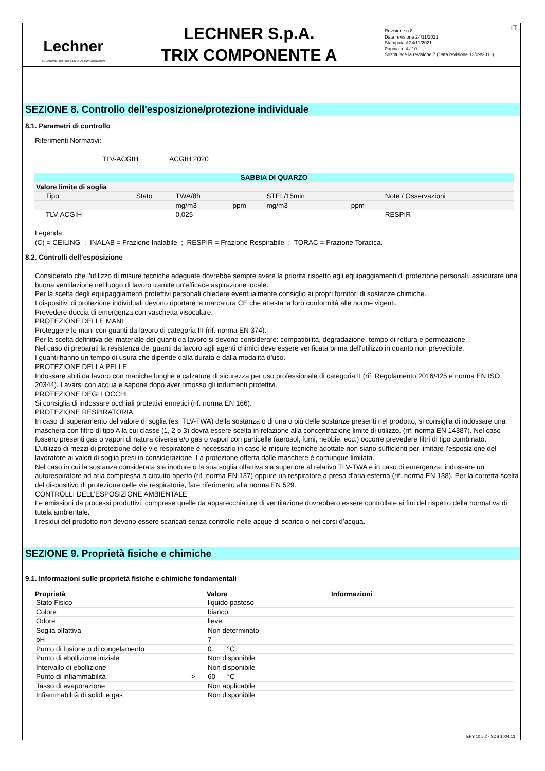Lechner
SOLUTIONS FOR PROFESSIONAL CONSTRUCTION
LECHNER S.p.A.
TRIX COMPONENTE A
IT Revisione n.8
Data revisione 24/11/2021
Stampata il 24/11/2021
Pagina n. 4 / 10
Sostituisce la revisione:7 (Data revisione 13/09/2018)
SEZIONE 8. Controllo dell'esposizione/protezione individuale
8.1. Parametri di controllo
Riferimenti Normativi:
TLV-ACGIH ACGIH 2020
| SABBIA DI QUARZO | | | | | | |
| --- | --- | --- | --- | --- | --- | --- |
| Valore limite di soglia | | | | | | |
| Tipo | Stato | TWA/8h | | STEL/15min | | Note / Osservazioni |
| | | mg/m3 | ppm | mg/m3 | ppm | |
| TLV-ACGIH | | 0,025 | | | | RESPIR |
Legenda:
(C) = CEILING ; INALAB = Frazione Inalabile ; RESPIR = Frazione Respirabile ; TORAC = Frazione Toracica.
8.2. Controlli dell’esposizione
Considerato che l'utilizzo di misure tecniche adeguate dovrebbe sempre avere la priorità rispetto agli equipaggiamenti di protezione personali, assicurare una buona ventilazione nel luogo di lavoro tramite un'efficace aspirazione locale.
Per la scelta degli equipaggiamenti protettivi personali chiedere eventualmente consiglio ai propri fornitori di sostanze chimiche.
I dispositivi di protezione individuali devono riportare la marcatura CE che attesta la loro conformità alle norme vigenti.
Prevedere doccia di emergenza con vaschetta visoculare.
PROTEZIONE DELLE MANI
Proteggere le mani con guanti da lavoro di categoria III (rif. norma EN 374).
Per la scelta definitiva del materiale dei guanti da lavoro si devono considerare: compatibilità, degradazione, tempo di rottura e permeazione.
Nel caso di preparati la resistenza dei guanti da lavoro agli agenti chimici deve essere verificata prima dell'utilizzo in quanto non prevedibile.
I guanti hanno un tempo di usura che dipende dalla durata e dalla modalità d’uso.
PROTEZIONE DELLA PELLE
Indossare abiti da lavoro con maniche lunghe e calzature di sicurezza per uso professionale di categoria II (rif. Regolamento 2016/425 e norma EN ISO 20344). Lavarsi con acqua e sapone dopo aver rimosso gli indumenti protettivi.
PROTEZIONE DEGLI OCCHI
Si consiglia di indossare occhiali protettivi ermetici (rif. norma EN 166).
PROTEZIONE RESPIRATORIA
In caso di superamento del valore di soglia (es. TLV-TWA) della sostanza o di una o più delle sostanze presenti nel prodotto, si consiglia di indossare una maschera con filtro di tipo A la cui classe (1, 2 o 3) dovrà essere scelta in relazione alla concentrazione limite di utilizzo. (rif. norma EN 14387). Nel caso fossero presenti gas o vapori di natura diversa e/o gas o vapori con particelle (aerosol, fumi, nebbie, ecc.) occorre prevedere filtri di tipo combinato.
L’utilizzo di mezzi di protezione delle vie respiratorie è necessario in caso le misure tecniche adottate non siano sufficienti per limitare l’esposizione del lavoratore ai valori di soglia presi in considerazione. La protezione offerta dalle maschere è comunque limitata.
Nel caso in cui la sostanza considerata sia inodore o la sua soglia olfattiva sia superiore al relativo TLV-TWA e in caso di emergenza, indossare un autorespiratore ad aria compressa a circuito aperto (rif. norma EN 137) oppure un respiratore a presa d'aria esterna (rif. norma EN 138). Per la corretta scelta del dispositivo di protezione delle vie respiratorie, fare riferimento alla norma EN 529.
CONTROLLI DELL’ESPOSIZIONE AMBIENTALE
Le emissioni da processi produttivi, comprese quelle da apparecchiature di ventilazione dovrebbero essere controllate ai fini del rispetto della normativa di tutela ambientale.
I residui del prodotto non devono essere scaricati senza controllo nelle acque di scarico o nei corsi d’acqua.
SEZIONE 9. Proprietà fisiche e chimiche
9.1. Informazioni sulle proprietà fisiche e chimiche fondamentali
| Proprietà | | Valore | Informazioni |
| --- | --- | --- | --- |
| Stato Fisico | | liquido pastoso | |
| Colore | | bianco | |
| Odore | | lieve | |
| Soglia olfattiva | | Non determinato | |
| pH | | 7 | |
| Punto di fusione o di congelamento | | 0 °C | |
| Punto di ebollizione iniziale | | Non disponibile | |
| Intervallo di ebollizione | | Non disponibile | |
| Punto di infiammabilità | > | 60 °C | |
| Tasso di evaporazione | | Non applicabile | |
| Infiammabilità di solidi e gas | | Non disponibile | |
EPY 10.5.2 - SDS 1004.13